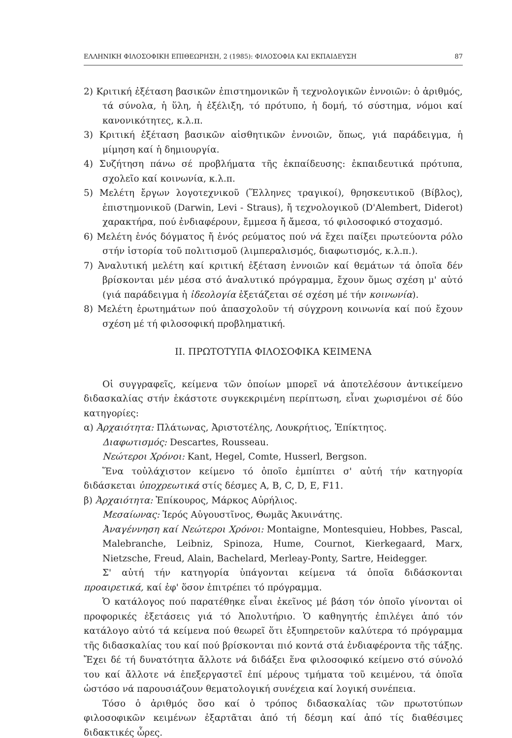ΕΛΛΗΝΙΚΗ ΦΙΛΟΣΟΦΙΚΗ ΕΠΙΘΕΩΡΗΣΗ, 2 (1985): ΦΙΛΟΣΟΦΙΑ ΚΑΙ ΕΚΠΑΙΔΕΥΣΗ 87
2) Κριτική ἐξέταση βασικῶν ἐπιστημονικῶν ἤ τεχνολογικῶν ἐννοιῶν: ὁ ἀριθμός, τά σύνολα, ἡ ὕλη, ἡ ἐξέλιξη, τό πρότυπο, ἡ δομή, τό σύστημα, νόμοι καί κανονικότητες, κ.λ.π.
3) Κριτική ἐξέταση βασικῶν αἰσθητικῶν ἐννοιῶν, ὅπως, γιά παράδειγμα, ἡ μίμηση καί ἡ δημιουργία.
4) Συζήτηση πάνω σέ προβλήματα τῆς ἐκπαίδευσης: ἐκπαιδευτικά πρότυπα, σχολεῖο καί κοινωνία, κ.λ.π.
5) Μελέτη ἔργων λογοτεχνικοῦ (Ἕλληνες τραγικοί), θρησκευτικοῦ (Βίβλος), ἐπιστημονικοῦ (Darwin, Levi - Straus), ἤ τεχνολογικοῦ (D'Alembert, Diderot) χαρακτήρα, πού ἐνδιαφέρουν, ἔμμεσα ἤ ἄμεσα, τό φιλοσοφικό στοχασμό.
6) Μελέτη ἑνός δόγματος ἤ ἑνός ρεύματος πού νά ἔχει παίξει πρωτεύοντα ρόλο στήν ἱστορία τοῦ πολιτισμοῦ (λιμπεραλισμός, διαφωτισμός, κ.λ.π.).
7) Ἀναλυτική μελέτη καί κριτική ἐξέταση ἐννοιῶν καί θεμάτων τά ὁποῖα δέν βρίσκονται μέν μέσα στό ἀναλυτικό πρόγραμμα, ἔχουν ὅμως σχέση μ' αὐτό (γιά παράδειγμα ἡ ἰδεολογία ἐξετάζεται σέ σχέση μέ τήν κοινωνία).
8) Μελέτη ἐρωτημάτων πού ἀπασχολοῦν τή σύγχρονη κοινωνία καί πού ἔχουν σχέση μέ τή φιλοσοφική προβληματική.
II. ΠΡΩΤΟΤΥΠΑ ΦΙΛΟΣΟΦΙΚΑ ΚΕΙΜΕΝΑ
Οἱ συγγραφεῖς, κείμενα τῶν ὁποίων μπορεῖ νά ἀποτελέσουν ἀντικείμενο διδασκαλίας στήν ἑκάστοτε συγκεκριμένη περίπτωση, εἶναι χωρισμένοι σέ δύο κατηγορίες:
α) Ἀρχαιότητα: Πλάτωνας, Ἀριστοτέλης, Λουκρήτιος, Ἐπίκτητος.
Διαφωτισμός: Descartes, Rousseau.
Νεώτεροι Χρόνοι: Kant, Hegel, Comte, Husserl, Bergson.
Ἕνα τοὐλάχιστον κείμενο τό ὁποῖο ἐμπίπτει σ' αὐτή τήν κατηγορία διδάσκεται ὑποχρεωτικά στίς δέσμες A, B, C, D, E, F11.
β) Ἀρχαιότητα: Ἐπίκουρος, Μάρκος Αὐρήλιος.
Μεσαίωνας: Ἱερός Αὐγουστῖνος, Θωμᾶς Ἀκυινάτης.
Ἀναγέννηση καί Νεώτεροι Χρόνοι: Montaigne, Montesquieu, Hobbes, Pascal, Malebranche, Leibniz, Spinoza, Hume, Cournot, Kierkegaard, Marx, Nietzsche, Freud, Alain, Bachelard, Merleay-Ponty, Sartre, Heidegger.
Σ' αὐτή τήν κατηγορία ὑπάγονται κείμενα τά ὁποῖα διδάσκονται προαιρετικά, καί ἐφ' ὅσον ἐπιτρέπει τό πρόγραμμα.
Ὁ κατάλογος πού παρατέθηκε εἶναι ἐκεῖνος μέ βάση τόν ὁποῖο γίνονται οἱ προφορικές ἐξετάσεις γιά τό Ἀπολυτήριο. Ὁ καθηγητής ἐπιλέγει ἀπό τόν κατάλογο αὐτό τά κείμενα πού θεωρεῖ ὅτι ἐξυπηρετοῦν καλύτερα τό πρόγραμμα τῆς διδασκαλίας του καί πού βρίσκονται πιό κοντά στά ἐνδιαφέροντα τῆς τάξης. Ἔχει δέ τή δυνατότητα ἄλλοτε νά διδάξει ἕνα φιλοσοφικό κείμενο στό σύνολό του καί ἄλλοτε νά ἐπεξεργαστεῖ ἐπί μέρους τμήματα τοῦ κειμένου, τά ὁποῖα ὡστόσο νά παρουσιάζουν θεματολογική συνέχεια καί λογική συνέπεια.
Τόσο ὁ ἀριθμός ὅσο καί ὁ τρόπος διδασκαλίας τῶν πρωτοτύπων φιλοσοφικῶν κειμένων ἐξαρτᾶται ἀπό τή δέσμη καί ἀπό τίς διαθέσιμες διδακτικές ὧρες.